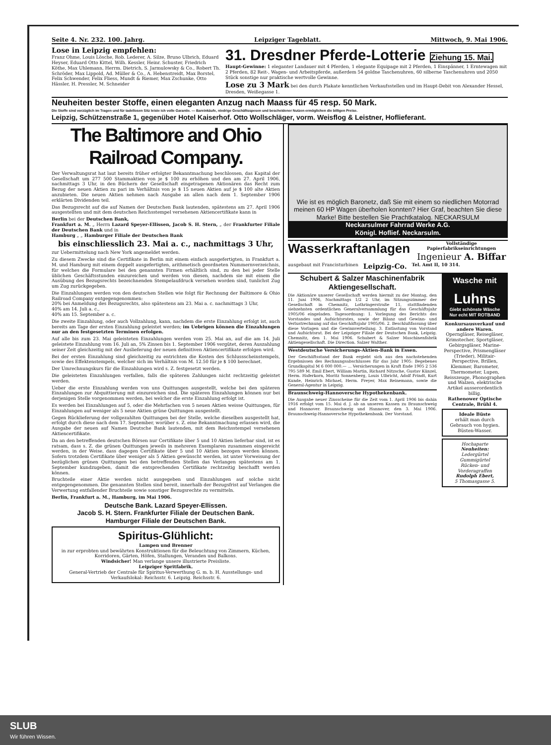Seite 4. Nr. 232. 100. Jahrg. Leipziger Tageblatt. Mittwoch, 9. Mai 1906.
Lose in Leipzig empfehlen:
Franz Ohme, Louis Lösche, Rob. Lederer, A. Silze, Bruno Ulbrich, Eduard Heyser, Eduard Otto Kittel, Wilh. Kessler, Heinr. Schuster, Friedrich Köthe, Max Uhlemann, Herrm. Dietrich, S. Jarmulowsky & Co., Robert Th. Schröder, Max Lippold, Ad. Müller & Co., A. Hebenstreidt, Max Borstel, Felix Schwender, Felix Fliess, Mundt & Riemer, Max Zschunke, Otto Hässler, H. Pressler, M. Schneider
31. Dresdner Pferde-Lotterie Ziehung 15. Mai.
Haupt-Gewinne: 1 eleganter Landauer mit 4 Pferden, 1 elegante Equipage mit 2 Pferden, 1 Einspänner, 1 Erntewagen mit 2 Pferden, 82 Reit-, Wagen- und Arbeitspferde, außerdem 54 goldne Taschenuhren, 60 silberne Taschenuhren und 2050 Stück sonstige nur praktische wertvolle Gewinne.
Lose zu 3 Mark bei den durch Plakate kenntlichen Verkaufsstellen und im Haupt-Debit von Alexander Hessel, Dresden, Weißegasse 1.
Neuheiten bester Stoffe, einen eleganten Anzug nach Maass für 45 resp. 50 Mark.
Die Stoffe sind vorzüglich im Tragen und für tadellosen Sitz leiste ich volle Garantie. — Bareinkäufe, niedrige Geschäftsspesen und bescheidener Nutzen ermöglichen die billigen Preise.
Leipzig, Schützenstraße 1, gegenüber Hotel Kaiserhof. Otto Wollschläger, vorm. Weisflog & Leistner, Hoflieferant.
The Baltimore and Ohio Railroad Company.
Der Verwaltungsrat hat laut bereits früher erfolgter Bekanntmachung beschlossen, das Kapital der Gesellschaft um 277 500 Stammaktien von je $ 100 zu erhöhen und den am 27. April 1906, nachmittags 3 Uhr, in den Büchern der Gesellschaft eingetragenen Aktionären das Recht zum Bezug der neuen Aktien zu pari im Verhältnis von je $ 15 neuen Aktien auf je $ 100 alte Aktien anzubieten. Die neuen Aktien nehmen nach Ausgabe an allen nach dem 1. September 1906 erklärten Dividenden teil.
Das Bezugsrecht auf die auf Namen der Deutschen Bank lautenden, spätestens am 27. April 1906 ausgestellten und mit dem deutschen Reichsstempel versehenen Aktiencertifikate kann in
Berlin bei der Deutschen Bank,
Frankfurt a. M. „ Herrn Lazard Speyer-Ellissen, Jacob S. H. Stern, „ der Frankfurter Filiale der Deutschen Bank und in
Hamburg „ „ Hamburger Filiale der Deutschen Bank
bis einschliesslich 23. Mai a. c., nachmittags 3 Uhr,
zur Uebermittelung nach New York angemeldet werden.
Zu diesem Zwecke sind die Certifikate in Berlin mit einem einfach ausgefertigten, in Frankfurt a. M. und Hamburg mit einem doppelt ausgefertigten, arithmetisch geordneten Nummernverzeichnis, für welches die Formulare bei den genannten Firmen erhältlich sind, zu den bei jeder Stelle üblichen Geschäftsstunden einzureichen und werden von diesen, nachdem sie mit einem die Ausübung des Bezugsrechts bezeichnenden Stempelaufdruck versehen worden sind, tunlichst Zug um Zug zurückgegeben.
Die Einzahlungen werden von den deutschen Stellen wie folgt für Rechnung der Baltimore & Ohio Railroad Company entgegengenommen:
20% bei Anmeldung des Bezugsrechts, also spätestens am 23. Mai a. c. nachmittags 3 Uhr,
40% am 14. Juli a. c.,
40% am 15. September a. c.
Die zweite Einzahlung, oder auch Vollzahlung, kann, nachdem die erste Einzahlung erfolgt ist, auch bereits am Tage der ersten Einzahlung geleistet werden; im Uebrigen können die Einzahlungen nur an den festgesetzten Terminen erfolgen.
Auf alle bis zum 23. Mai geleisteten Einzahlungen werden vom 25. Mai an, auf die am 14. Juli geleistete Einzahlung vom 16. Juli an, 5% Zinsen bis 1. September 1906 vergütet, deren Auszahlung seiner Zeit gleichzeitig mit der Auslieferung der neuen definitiven Aktiencertifikate erfolgen wird.
Bei der ersten Einzahlung sind gleichzeitig zu entrichten die Kosten des Schlussscheinstempels, sowie des Effektenstempels, welcher sich im Verhältnis von M. 12.50 für je $ 100 berechnet.
Der Umrechnungskurs für die Einzahlungen wird s. Z. festgesetzt werden.
Die geleisteten Einzahlungen verfallen, falls die späteren Zahlungen nicht rechtzeitig geleistet werden.
Ueber die erste Einzahlung werden von uns Quittungen ausgestellt, welche bei den späteren Einzahlungen zur Abquittierung mit einzureichen sind. Die späteren Einzahlungen können nur bei derjenigen Stelle vorgenommen werden, bei welcher die erste Einzahlung erfolgt ist.
Es werden bei Einzahlungen auf 5, oder die Mehrfachen von 5 neuen Aktien weisse Quittungen, für Einzahlungen auf weniger als 5 neue Aktien grüne Quittungen ausgestellt.
Gegen Rücklieferung der vollgezahlten Quittungen bei der Stelle, welche dieselben ausgestellt hat, erfolgt durch diese nach dem 17. September, worüber s. Z. eine Bekanntmachung erlassen wird, die Ausgabe der neuen auf Namen Deutsche Bank lautenden, mit dem Reichsstempel versehenen Aktiencertifikate.
Da an den betreffenden deutschen Börsen nur Certifikate über 5 und 10 Aktien lieferbar sind, ist es ratsam, dass s. Z. die grünen Quittungen jeweils in mehreren Exemplaren zusammen eingereicht werden, in der Weise, dass dagegen Certifikate über 5 und 10 Aktien bezogen werden können. Sofern trotzdem Certifikate über weniger als 5 Aktien gewünscht werden, ist unter Vorweisung der bezüglichen grünen Quittungen bei den betreffenden Stellen das Verlangen spätestens am 1. September kundzugeben, damit die entsprechenden Certifikate rechtzeitig beschafft werden können.
Bruchteile einer Aktie werden nicht ausgegeben und Einzahlungen auf solche nicht entgegengenommen. Die genannten Stellen sind bereit, innerhalb der Bezugsfrist auf Verlangen die Verwertung entfallender Bruchteile sowie sonstiger Bezugsrechte zu vermitteln.
Berlin, Frankfurt a. M., Hamburg, im Mai 1906.
Deutsche Bank. Lazard Speyer-Ellissen.
Jacob S. H. Stern. Frankfurter Filiale der Deutschen Bank.
Hamburger Filiale der Deutschen Bank.
Spiritus-Glühlicht:
Lampen und Brenner
in zur erprobten und bewährten Konstruktionen für die Beleuchtung von Zimmern, Küchen, Korridoren, Gärten, Höfen, Stallungen, Veranden und Balkons.
Windsicher! Man verlange unsere illustrierte Preisliste.
Leipziger Spritfabrik.
General-Vertrieb der Centrale für Spiritus-Verwerthung G. m. b. H. Ausstellungs- und Verkaufslokal: Reichsstr. 6. Leipzig. Reichsstr. 6.
Wie ist es möglich Baronetz, daß Sie mit einem so niedlichen Motorrad meinen 60 HP Wagen überholen konnten? Hier Graf, beachten Sie diese Marke! Bitte bestellen Sie Prachtkatalog. NECKARSULM
Neckarsulmer Fahrrad Werke A.G.
Königl. Hoflief. Neckarsulm.
Wasserkraftanlagen
Vollständige Papierfabrikseinrichtungen
Ingenieur A. Biffar
ausgebaut mit Francisturbinen Leipzig-Co. Tel. Amt II, 10 314.
Schubert & Salzer Maschinenfabrik Aktiengesellschaft.
Die Aktionäre unserer Gesellschaft werden hiermit zu der Montag, den 11. Juni 1906, Nachmittags 1/2 2 Uhr, im Sitzungszimmer der Gesellschaft in Chemnitz, Lothringerstraße 11, stattfindenden siebzehnten ordentlichen Generalversammlung für das Geschäftsjahr 1905/06 eingeladen. Tagesordnung: 1. Vorlegung des Berichts des Vorstandes und Aufsichtsrates, sowie der Bilanz und Gewinn- und Verlustrechnung auf das Geschäftsjahr 1905/06. 2. Beschlußfassung über diese Vorlagen und die Gewinnverteilung. 3. Entlastung von Vorstand und Aufsichtsrat. Bei der Leipziger Filiale der Deutschen Bank, Leipzig. Chemnitz, den 1. Mai 1906. Schubert & Salzer Maschinenfabrik Aktiengesellschaft. Die Direction. Salzer Walther.
Westdeutsche Versicherungs-Aktien-Bank in Essen.
Der Geschäftsstand der Bank ergiebt sich aus den nachstehenden Ergebnissen des Rechnungsabschlusses für das Jahr 1905: Begebenes Grundkapital M 6 000 000.— ... Versicherungen in Kraft Ende 1905 2 536 795 589 M. Emil Ebert, William Martin, Richard Nitzsche, Gustav Künzel, Herm. Haferkorn, Moritz Sonnenberg, Louis Ulbricht, Adolf Frindt, Kurt Kunde, Heinrich Michael, Herm. Freyer, Max Reinemann, sowie die General-Agentur in Leipzig.
Braunschweig-Hannoversche Hypothekenbank.
Die Ausgabe neuer Zinsscheine für die Zeit vom 1. April 1906 bis dahin 1916 erfolgt vom 15. Mai d. J. ab an unseren Kassen zu Braunschweig und Hannover. Braunschweig und Hannover, den 3. Mai 1906. Braunschweig-Hannoversche Hypothekenbank. Der Vorstand.
Wasche mit
Luhns
Giebt schönste Wäsche
Nur echt MIT ROTBAND
Konkursausverkauf und andere Waren.
Operngläser, Reisegläser, Krimstecher, Sportgläser, Gebirgsgläser, Marine-Perspective, Prismengläser (Trieder), Militair-Perspective, Brillen, Klemmer, Barometer, Thermometer, Lupen, Reisszeuge, Phonographen und Walzen, elektrische Artikel ausserordentlich billig.
Rathenower Optische Centrale, Brühl 4.
Ideale Büste
erhält man durch Gebrauch von hygien. Büsten-Wasser.
Hochaparte
Neuheiten:
Ledergürtel
Gummigürtel
Rücken- und Vorderagraffen
Rudolph Ebert,
5 Thomasgasse 5.
SLUB
Wir führen Wissen.